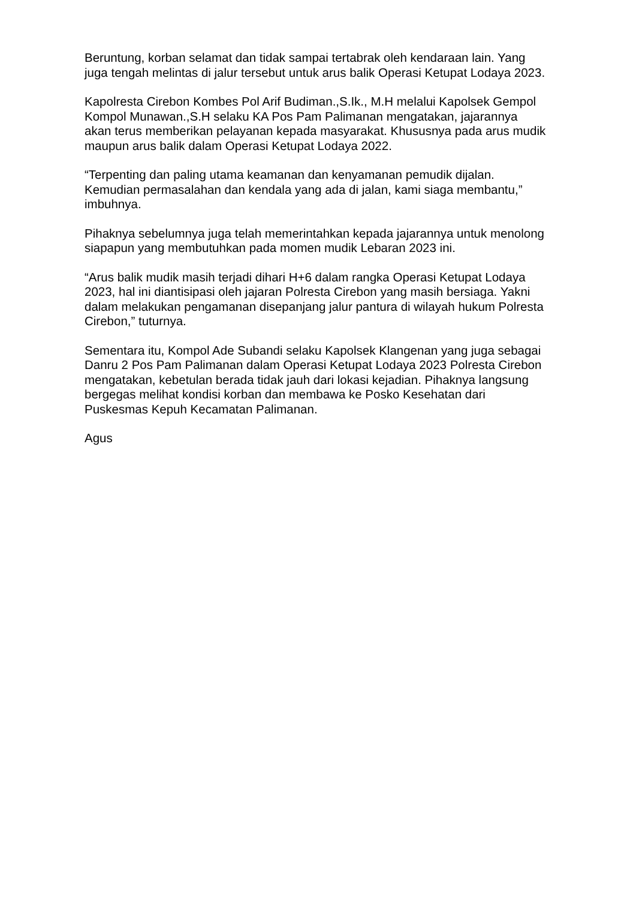Beruntung, korban selamat dan tidak sampai tertabrak oleh kendaraan lain. Yang juga tengah melintas di jalur tersebut untuk arus balik Operasi Ketupat Lodaya 2023.
Kapolresta Cirebon Kombes Pol Arif Budiman.,S.Ik., M.H melalui Kapolsek Gempol Kompol Munawan.,S.H selaku KA Pos Pam Palimanan mengatakan, jajarannya akan terus memberikan pelayanan kepada masyarakat. Khususnya pada arus mudik maupun arus balik dalam Operasi Ketupat Lodaya 2022.
“Terpenting dan paling utama keamanan dan kenyamanan pemudik dijalan. Kemudian permasalahan dan kendala yang ada di jalan, kami siaga membantu,” imbuhnya.
Pihaknya sebelumnya juga telah memerintahkan kepada jajarannya untuk menolong siapapun yang membutuhkan pada momen mudik Lebaran 2023 ini.
“Arus balik mudik masih terjadi dihari H+6 dalam rangka Operasi Ketupat Lodaya 2023, hal ini diantisipasi oleh jajaran Polresta Cirebon yang masih bersiaga. Yakni dalam melakukan pengamanan disepanjang jalur pantura di wilayah hukum Polresta Cirebon,” tuturnya.
Sementara itu, Kompol Ade Subandi selaku Kapolsek Klangenan yang juga sebagai Danru 2 Pos Pam Palimanan dalam Operasi Ketupat Lodaya 2023 Polresta Cirebon mengatakan, kebetulan berada tidak jauh dari lokasi kejadian. Pihaknya langsung bergegas melihat kondisi korban dan membawa ke Posko Kesehatan dari Puskesmas Kepuh Kecamatan Palimanan.
Agus